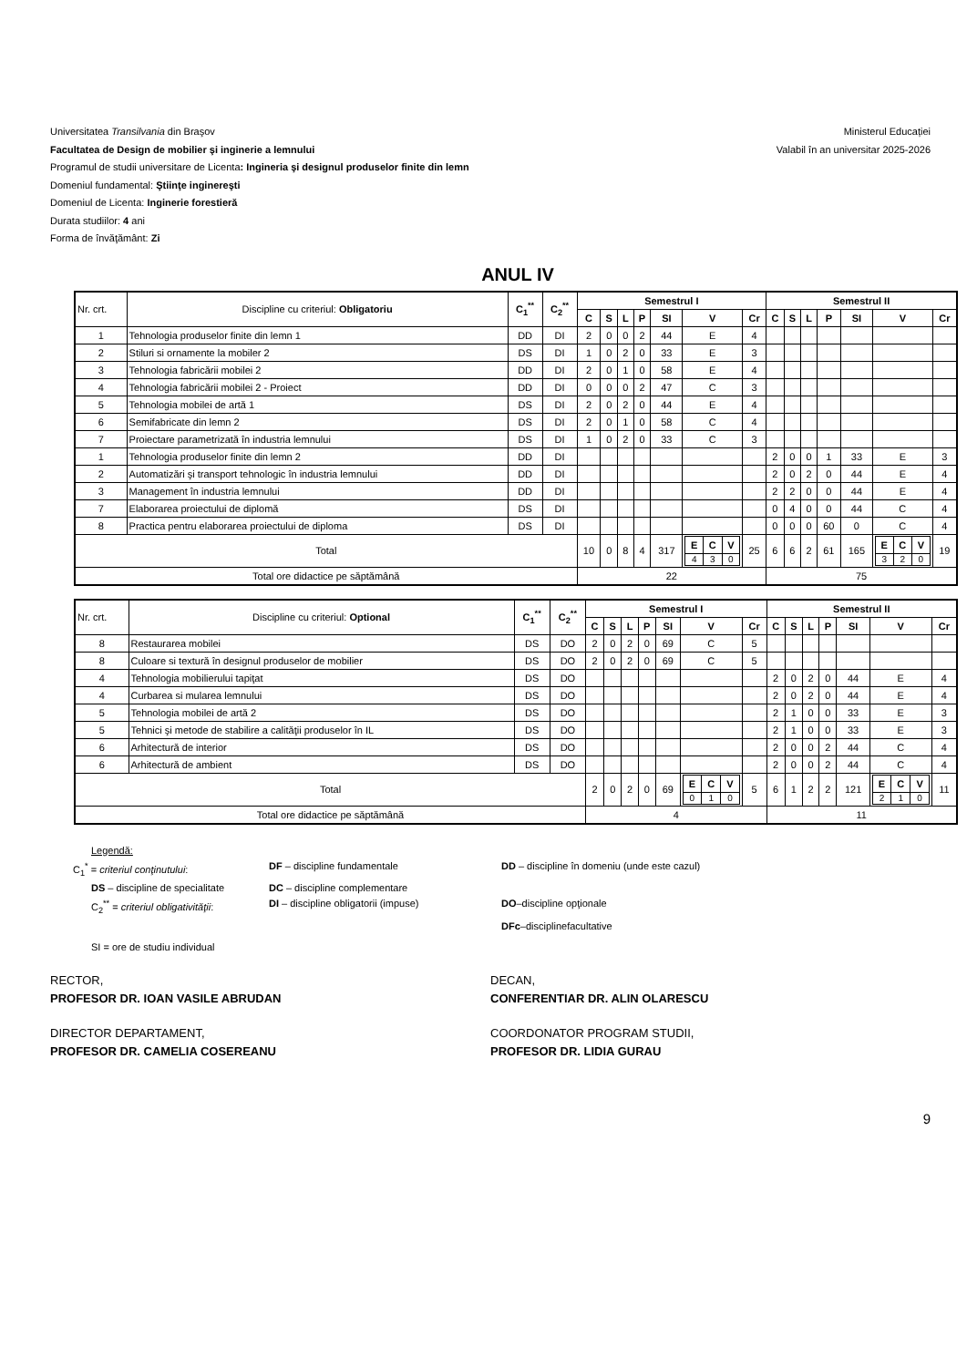Universitatea Transilvania din Braşov
Facultatea de Design de mobilier şi inginerie a lemnului
Programul de studii universitare de Licenta: Ingineria şi designul produselor finite din lemn
Domeniul fundamental: Ştiinţe inginereşti
Domeniul de Licenta: Inginerie forestieră
Durata studiilor: 4 ani
Forma de învăţământ: Zi
Ministerul Educației
Valabil în an universitar 2025-2026
ANUL IV
| Nr. crt. | Discipline cu criteriul: Obligatoriu | C<sub>1</sub><sup>**</sup> | C<sub>2</sub><sup>**</sup> | Semestrul I | | | | | | | Semestrul II | | | | | | |
| | | | | C | S | L | P | SI | V | Cr | C | S | L | P | SI | V | Cr |
| 1 | Tehnologia produselor finite din lemn 1 | DD | DI | 2 | 0 | 0 | 2 | 44 | E | 4 | | | | | | | |
| 2 | Stiluri si ornamente la mobiler 2 | DS | DI | 1 | 0 | 2 | 0 | 33 | E | 3 | | | | | | | |
| 3 | Tehnologia fabricării mobilei 2 | DD | DI | 2 | 0 | 1 | 0 | 58 | E | 4 | | | | | | | |
| 4 | Tehnologia fabricării mobilei 2 - Proiect | DD | DI | 0 | 0 | 0 | 2 | 47 | C | 3 | | | | | | | |
| 5 | Tehnologia mobilei de artă 1 | DS | DI | 2 | 0 | 2 | 0 | 44 | E | 4 | | | | | | | |
| 6 | Semifabricate din lemn 2 | DS | DI | 2 | 0 | 1 | 0 | 58 | C | 4 | | | | | | | |
| 7 | Proiectare parametrizată în industria lemnului | DS | DI | 1 | 0 | 2 | 0 | 33 | C | 3 | | | | | | | |
| 1 | Tehnologia produselor finite din lemn 2 | DD | DI | | | | | | | | 2 | 0 | 0 | 1 | 33 | E | 3 |
| 2 | Automatizări şi transport tehnologic în industria lemnului | DD | DI | | | | | | | | 2 | 0 | 2 | 0 | 44 | E | 4 |
| 3 | Management în industria lemnului | DD | DI | | | | | | | | 2 | 2 | 0 | 0 | 44 | E | 4 |
| 7 | Elaborarea proiectului de diplomă | DS | DI | | | | | | | | 0 | 4 | 0 | 0 | 44 | C | 4 |
| 8 | Practica pentru elaborarea proiectului de diploma | DS | DI | | | | | | | | 0 | 0 | 0 | 60 | 0 | C | 4 |
| Total | | | | 10 | 0 | 8 | 4 | 317 | / E / C / V / / --- / --- / --- / / 4 / 3 / 0 / | 25 | 6 | 6 | 2 | 61 | 165 | / E / C / V / / --- / --- / --- / / 3 / 2 / 0 / | 19 |
| Total ore didactice pe săptămână | | | | 22 | | | | | | | 75 | | | | | | |
| Nr. crt. | Discipline cu criteriul: Optional | C<sub>1</sub><sup>**</sup> | C<sub>2</sub><sup>**</sup> | Semestrul I | | | | | | | Semestrul II | | | | | | |
| | | | | C | S | L | P | SI | V | Cr | C | S | L | P | SI | V | Cr |
| 8 | Restaurarea mobilei | DS | DO | 2 | 0 | 2 | 0 | 69 | C | 5 | | | | | | | |
| 8 | Culoare si textură în designul produselor de mobilier | DS | DO | 2 | 0 | 2 | 0 | 69 | C | 5 | | | | | | | |
| 4 | Tehnologia mobilierului tapiţat | DS | DO | | | | | | | | 2 | 0 | 2 | 0 | 44 | E | 4 |
| 4 | Curbarea si mularea lemnului | DS | DO | | | | | | | | 2 | 0 | 2 | 0 | 44 | E | 4 |
| 5 | Tehnologia mobilei de artă 2 | DS | DO | | | | | | | | 2 | 1 | 0 | 0 | 33 | E | 3 |
| 5 | Tehnici şi metode de stabilire a calităţii produselor în IL | DS | DO | | | | | | | | 2 | 1 | 0 | 0 | 33 | E | 3 |
| 6 | Arhitectură de interior | DS | DO | | | | | | | | 2 | 0 | 0 | 2 | 44 | C | 4 |
| 6 | Arhitectură de ambient | DS | DO | | | | | | | | 2 | 0 | 0 | 2 | 44 | C | 4 |
| Total | | | | 2 | 0 | 2 | 0 | 69 | / E / C / V / / --- / --- / --- / / 0 / 1 / 0 / | 5 | 6 | 1 | 2 | 2 | 121 | / E / C / V / / --- / --- / --- / / 2 / 1 / 0 / | 11 |
| Total ore didactice pe săptămână | | | | 4 | | | | | | | 11 | | | | | | |
Legendă:
C<sub>1</sub><sup>*</sup> = criteriul conţinutului: DF – discipline fundamentale DD – discipline în domeniu (unde este cazul)
DS – discipline de specialitate DC – discipline complementare
C<sub>2</sub><sup>**</sup> = criteriul obligativităţii: DI – discipline obligatorii (impuse) DO–discipline opţionale
DFc–disciplinefacultative
SI = ore de studiu individual
RECTOR,
PROFESOR DR. IOAN VASILE ABRUDAN
DECAN,
CONFERENTIAR DR. ALIN OLARESCU
DIRECTOR DEPARTAMENT,
PROFESOR DR. CAMELIA COSEREANU
COORDONATOR PROGRAM STUDII,
PROFESOR DR. LIDIA GURAU
9